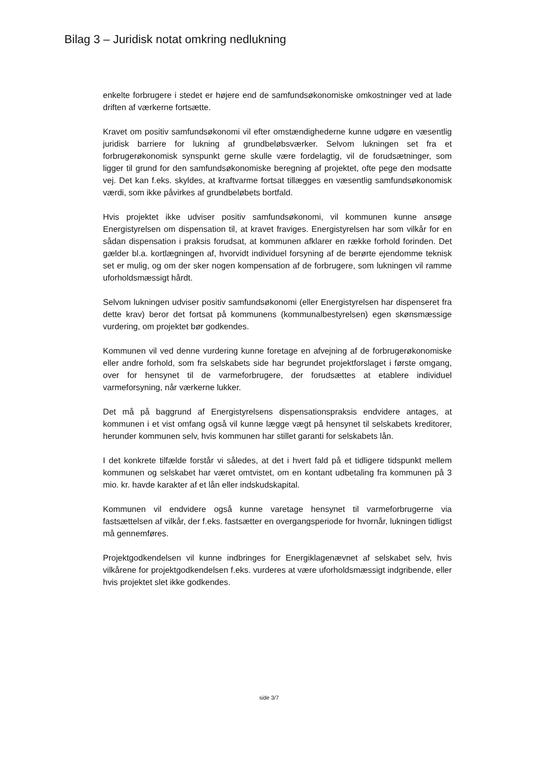Bilag 3 – Juridisk notat omkring nedlukning
enkelte forbrugere i stedet er højere end de samfundsøkonomiske omkostninger ved at lade driften af værkerne fortsætte.
Kravet om positiv samfundsøkonomi vil efter omstændighederne kunne udgøre en væsentlig juridisk barriere for lukning af grundbeløbsværker. Selvom lukningen set fra et forbrugerøkonomisk synspunkt gerne skulle være fordelagtig, vil de forudsætninger, som ligger til grund for den samfundsøkonomiske beregning af projektet, ofte pege den modsatte vej. Det kan f.eks. skyldes, at kraftvarme fortsat tillægges en væsentlig samfundsøkonomisk værdi, som ikke påvirkes af grundbeløbets bortfald.
Hvis projektet ikke udviser positiv samfundsøkonomi, vil kommunen kunne ansøge Energistyrelsen om dispensation til, at kravet fraviges. Energistyrelsen har som vilkår for en sådan dispensation i praksis forudsat, at kommunen afklarer en række forhold forinden. Det gælder bl.a. kortlægningen af, hvorvidt individuel forsyning af de berørte ejendomme teknisk set er mulig, og om der sker nogen kompensation af de forbrugere, som lukningen vil ramme uforholdsmæssigt hårdt.
Selvom lukningen udviser positiv samfundsøkonomi (eller Energistyrelsen har dispenseret fra dette krav) beror det fortsat på kommunens (kommunalbestyrelsen) egen skønsmæssige vurdering, om projektet bør godkendes.
Kommunen vil ved denne vurdering kunne foretage en afvejning af de forbrugerøkonomiske eller andre forhold, som fra selskabets side har begrundet projektforslaget i første omgang, over for hensynet til de varmeforbrugere, der forudsættes at etablere individuel varmeforsyning, når værkerne lukker.
Det må på baggrund af Energistyrelsens dispensationspraksis endvidere antages, at kommunen i et vist omfang også vil kunne lægge vægt på hensynet til selskabets kreditorer, herunder kommunen selv, hvis kommunen har stillet garanti for selskabets lån.
I det konkrete tilfælde forstår vi således, at det i hvert fald på et tidligere tidspunkt mellem kommunen og selskabet har været omtvistet, om en kontant udbetaling fra kommunen på 3 mio. kr. havde karakter af et lån eller indskudskapital.
Kommunen vil endvidere også kunne varetage hensynet til varmeforbrugerne via fastsættelsen af vilkår, der f.eks. fastsætter en overgangsperiode for hvornår, lukningen tidligst må gennemføres.
Projektgodkendelsen vil kunne indbringes for Energiklagenævnet af selskabet selv, hvis vilkårene for projektgodkendelsen f.eks. vurderes at være uforholdsmæssigt indgribende, eller hvis projektet slet ikke godkendes.
side 3/7